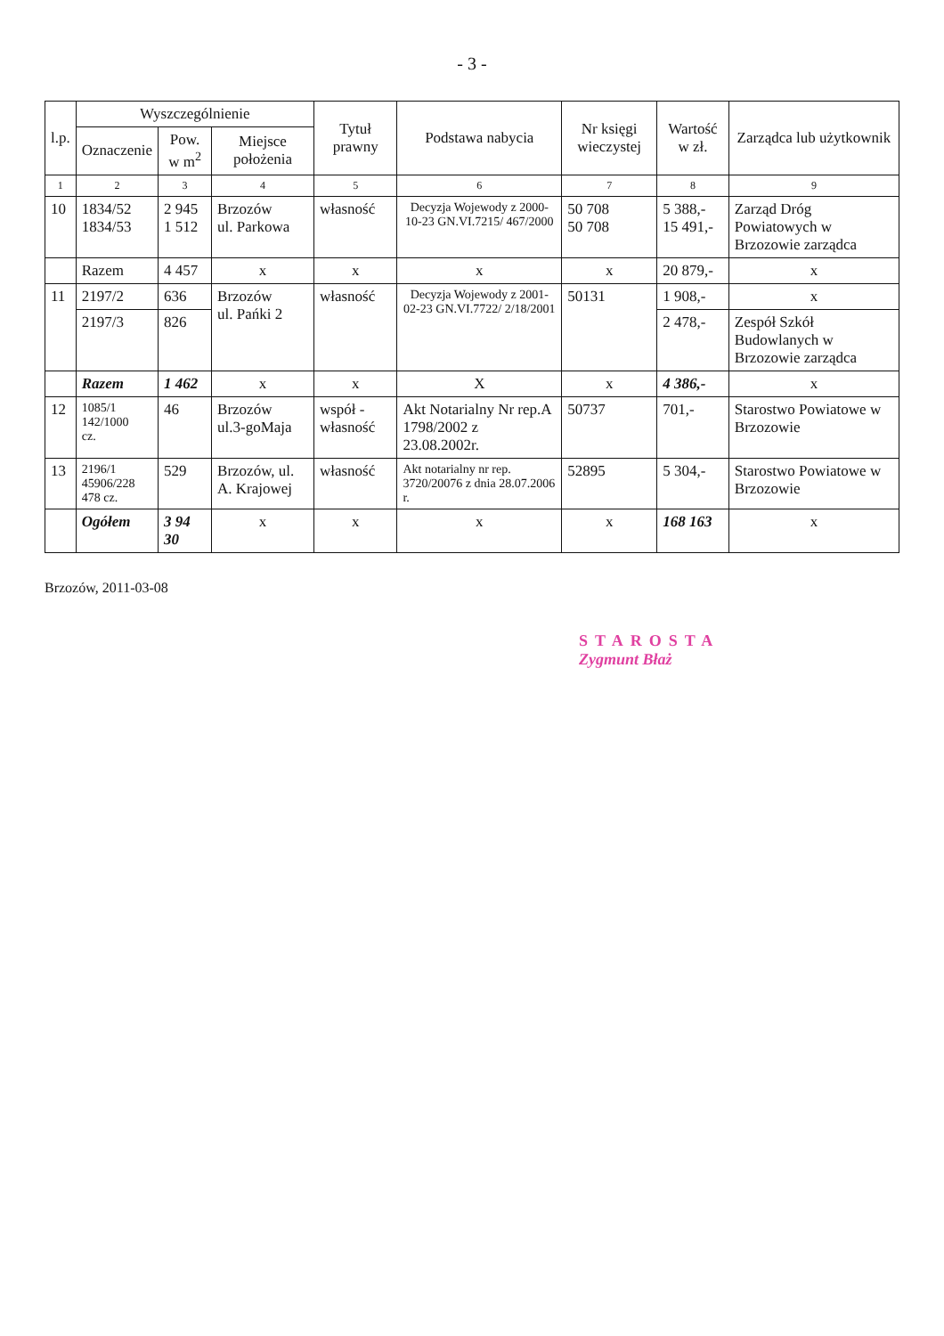- 3 -
| l.p. | Wyszczególnienie | | | Tytuł prawny | Podstawa nabycia | Nr księgi wieczystej | Wartość w zł. | Zarządca lub użytkownik |
| --- | --- | --- | --- | --- | --- | --- | --- | --- |
| | Oznaczenie | Pow. w m<sup>2</sup> | Miejsce położenia | | | | | |
| 1 | 2 | 3 | 4 | 5 | 6 | 7 | 8 | 9 |
| 10 | 1834/52 1834/53 | 2 945 1 512 | Brzozów ul. Parkowa | własność | Decyzja Wojewody z 2000-10-23 GN.VI.7215/ 467/2000 | 50 708 50 708 | 5 388,- 15 491,- | Zarząd Dróg Powiatowych w Brzozowie zarządca |
| | Razem | 4 457 | x | x | x | x | 20 879,- | x |
| 11 | 2197/2 | 636 | Brzozów ul. Pańki 2 | własność | Decyzja Wojewody z 2001-02-23 GN.VI.7722/ 2/18/2001 | 50131 | 1 908,- | x |
| | 2197/3 | 826 | | | | | 2 478,- | Zespół Szkół Budowlanych w Brzozowie zarządca |
| | Razem | 1 462 | x | x | X | x | 4 386,- | x |
| 12 | 1085/1 142/1000 cz. | 46 | Brzozów ul.3-goMaja | współ - własność | Akt Notarialny Nr rep.A 1798/2002 z 23.08.2002r. | 50737 | 701,- | Starostwo Powiatowe w Brzozowie |
| 13 | 2196/1 45906/228 478 cz. | 529 | Brzozów, ul. A. Krajowej | własność | Akt notarialny nr rep. 3720/20076 z dnia 28.07.2006 r. | 52895 | 5 304,- | Starostwo Powiatowe w Brzozowie |
| | Ogółem | 3 94 30 | x | x | x | x | 168 163 | x |
Brzozów, 2011-03-08
STAROSTA
Zygmunt Błaż